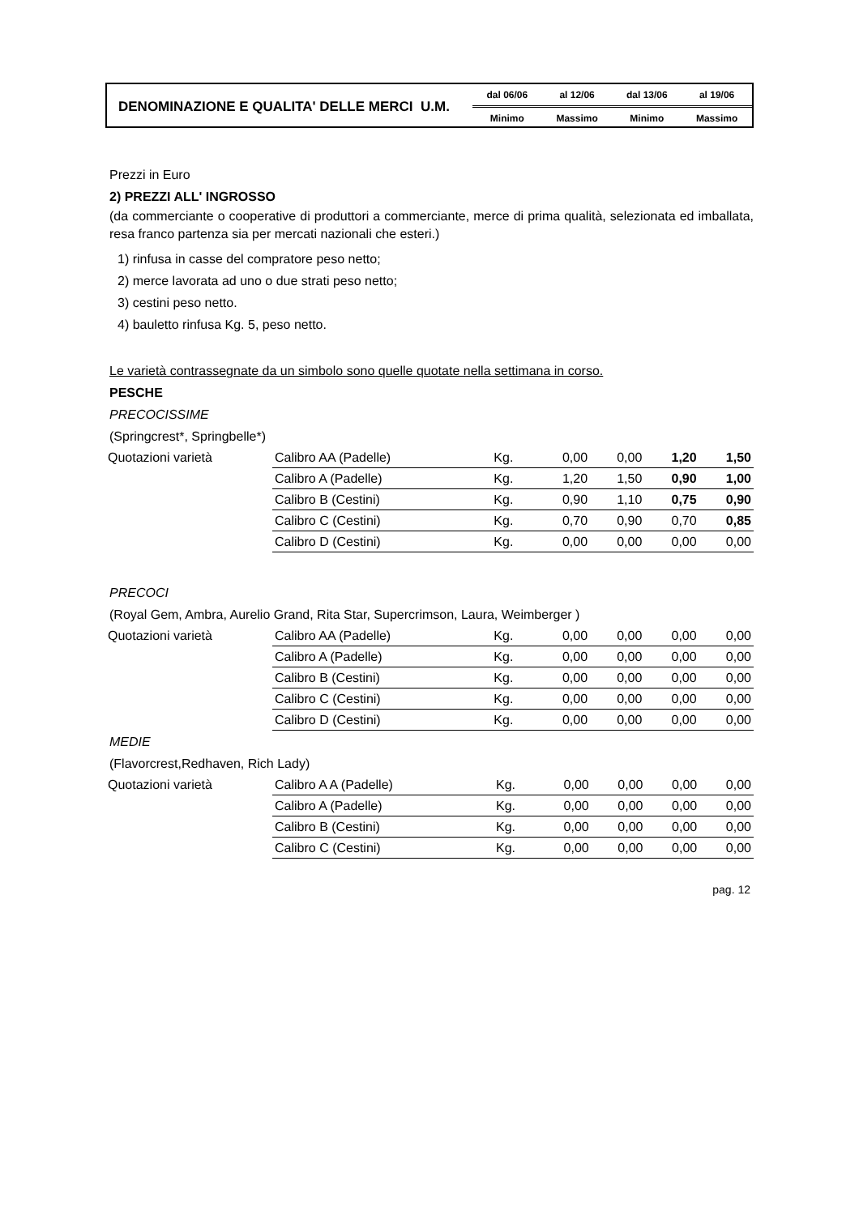DENOMINAZIONE E QUALITA' DELLE MERCI U.M.
| dal 06/06 | al 12/06 | dal 13/06 | al 19/06 |
| Minimo | Massimo | Minimo | Massimo |
Prezzi in Euro
2) PREZZI ALL' INGROSSO
(da commerciante o cooperative di produttori a commerciante, merce di prima qualità, selezionata ed imballata, resa franco partenza sia per mercati nazionali che esteri.)
1) rinfusa in casse del compratore peso netto;
2) merce lavorata ad uno o due strati peso netto;
3) cestini peso netto.
4) bauletto rinfusa Kg. 5, peso netto.
Le varietà contrassegnate da un simbolo sono quelle quotate nella settimana in corso.
PESCHE
PRECOCISSIME
(Springcrest*, Springbelle*)
| Quotazioni varietà | Calibro AA (Padelle) | Kg. | 0,00 | 0,00 | 1,20 | 1,50 |
| | Calibro A (Padelle) | Kg. | 1,20 | 1,50 | 0,90 | 1,00 |
| | Calibro B (Cestini) | Kg. | 0,90 | 1,10 | 0,75 | 0,90 |
| | Calibro C (Cestini) | Kg. | 0,70 | 0,90 | 0,70 | 0,85 |
| | Calibro D (Cestini) | Kg. | 0,00 | 0,00 | 0,00 | 0,00 |
PRECOCI
(Royal Gem, Ambra, Aurelio Grand, Rita Star, Supercrimson, Laura, Weimberger )
| Quotazioni varietà | Calibro AA (Padelle) | Kg. | 0,00 | 0,00 | 0,00 | 0,00 |
| | Calibro A (Padelle) | Kg. | 0,00 | 0,00 | 0,00 | 0,00 |
| | Calibro B (Cestini) | Kg. | 0,00 | 0,00 | 0,00 | 0,00 |
| | Calibro C (Cestini) | Kg. | 0,00 | 0,00 | 0,00 | 0,00 |
| | Calibro D (Cestini) | Kg. | 0,00 | 0,00 | 0,00 | 0,00 |
MEDIE
(Flavorcrest,Redhaven, Rich Lady)
| Quotazioni varietà | Calibro A A (Padelle) | Kg. | 0,00 | 0,00 | 0,00 | 0,00 |
| | Calibro A (Padelle) | Kg. | 0,00 | 0,00 | 0,00 | 0,00 |
| | Calibro B (Cestini) | Kg. | 0,00 | 0,00 | 0,00 | 0,00 |
| | Calibro C (Cestini) | Kg. | 0,00 | 0,00 | 0,00 | 0,00 |
pag. 12